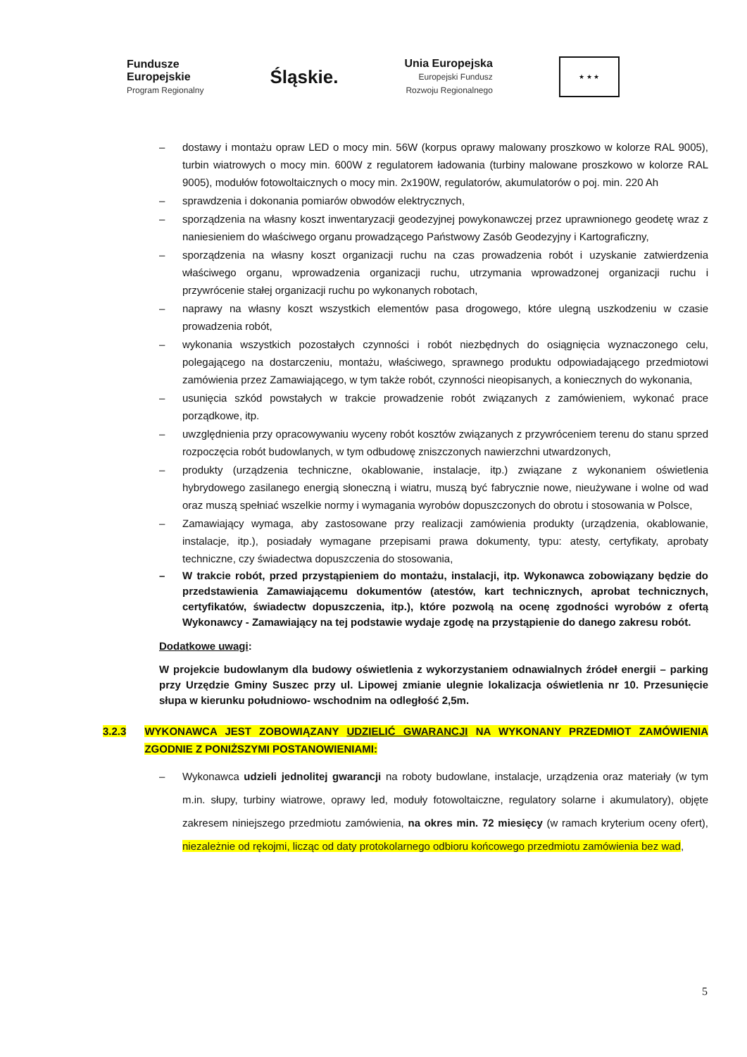Fundusze
Europejskie
Program Regionalny
Śląskie.
Unia Europejska
Europejski Fundusz
Rozwoju Regionalnego
★ ★ ★
– dostawy i montażu opraw LED o mocy min. 56W (korpus oprawy malowany proszkowo w kolorze RAL 9005), turbin wiatrowych o mocy min. 600W z regulatorem ładowania (turbiny malowane proszkowo w kolorze RAL 9005), modułów fotowoltaicznych o mocy min. 2x190W, regulatorów, akumulatorów o poj. min. 220 Ah
– sprawdzenia i dokonania pomiarów obwodów elektrycznych,
– sporządzenia na własny koszt inwentaryzacji geodezyjnej powykonawczej przez uprawnionego geodetę wraz z naniesieniem do właściwego organu prowadzącego Państwowy Zasób Geodezyjny i Kartograficzny,
– sporządzenia na własny koszt organizacji ruchu na czas prowadzenia robót i uzyskanie zatwierdzenia właściwego organu, wprowadzenia organizacji ruchu, utrzymania wprowadzonej organizacji ruchu i przywrócenie stałej organizacji ruchu po wykonanych robotach,
– naprawy na własny koszt wszystkich elementów pasa drogowego, które ulegną uszkodzeniu w czasie prowadzenia robót,
– wykonania wszystkich pozostałych czynności i robót niezbędnych do osiągnięcia wyznaczonego celu, polegającego na dostarczeniu, montażu, właściwego, sprawnego produktu odpowiadającego przedmiotowi zamówienia przez Zamawiającego, w tym także robót, czynności nieopisanych, a koniecznych do wykonania,
– usunięcia szkód powstałych w trakcie prowadzenie robót związanych z zamówieniem, wykonać prace porządkowe, itp.
– uwzględnienia przy opracowywaniu wyceny robót kosztów związanych z przywróceniem terenu do stanu sprzed rozpoczęcia robót budowlanych, w tym odbudowę zniszczonych nawierzchni utwardzonych,
– produkty (urządzenia techniczne, okablowanie, instalacje, itp.) związane z wykonaniem oświetlenia hybrydowego zasilanego energią słoneczną i wiatru, muszą być fabrycznie nowe, nieużywane i wolne od wad oraz muszą spełniać wszelkie normy i wymagania wyrobów dopuszczonych do obrotu i stosowania w Polsce,
– Zamawiający wymaga, aby zastosowane przy realizacji zamówienia produkty (urządzenia, okablowanie, instalacje, itp.), posiadały wymagane przepisami prawa dokumenty, typu: atesty, certyfikaty, aprobaty techniczne, czy świadectwa dopuszczenia do stosowania,
– W trakcie robót, przed przystąpieniem do montażu, instalacji, itp. Wykonawca zobowiązany będzie do przedstawienia Zamawiającemu dokumentów (atestów, kart technicznych, aprobat technicznych, certyfikatów, świadectw dopuszczenia, itp.), które pozwolą na ocenę zgodności wyrobów z ofertą Wykonawcy - Zamawiający na tej podstawie wydaje zgodę na przystąpienie do danego zakresu robót.
Dodatkowe uwagi:
W projekcie budowlanym dla budowy oświetlenia z wykorzystaniem odnawialnych źródeł energii – parking przy Urzędzie Gminy Suszec przy ul. Lipowej zmianie ulegnie lokalizacja oświetlenia nr 10. Przesunięcie słupa w kierunku południowo- wschodnim na odległość 2,5m.
3.2.3 WYKONAWCA JEST ZOBOWIĄZANY UDZIELIĆ GWARANCJI NA WYKONANY PRZEDMIOT ZAMÓWIENIA ZGODNIE Z PONIŻSZYMI POSTANOWIENIAMI:
– Wykonawca udzieli jednolitej gwarancji na roboty budowlane, instalacje, urządzenia oraz materiały (w tym m.in. słupy, turbiny wiatrowe, oprawy led, moduły fotowoltaiczne, regulatory solarne i akumulatory), objęte zakresem niniejszego przedmiotu zamówienia, na okres min. 72 miesięcy (w ramach kryterium oceny ofert), niezależnie od rękojmi, licząc od daty protokolarnego odbioru końcowego przedmiotu zamówienia bez wad,
5